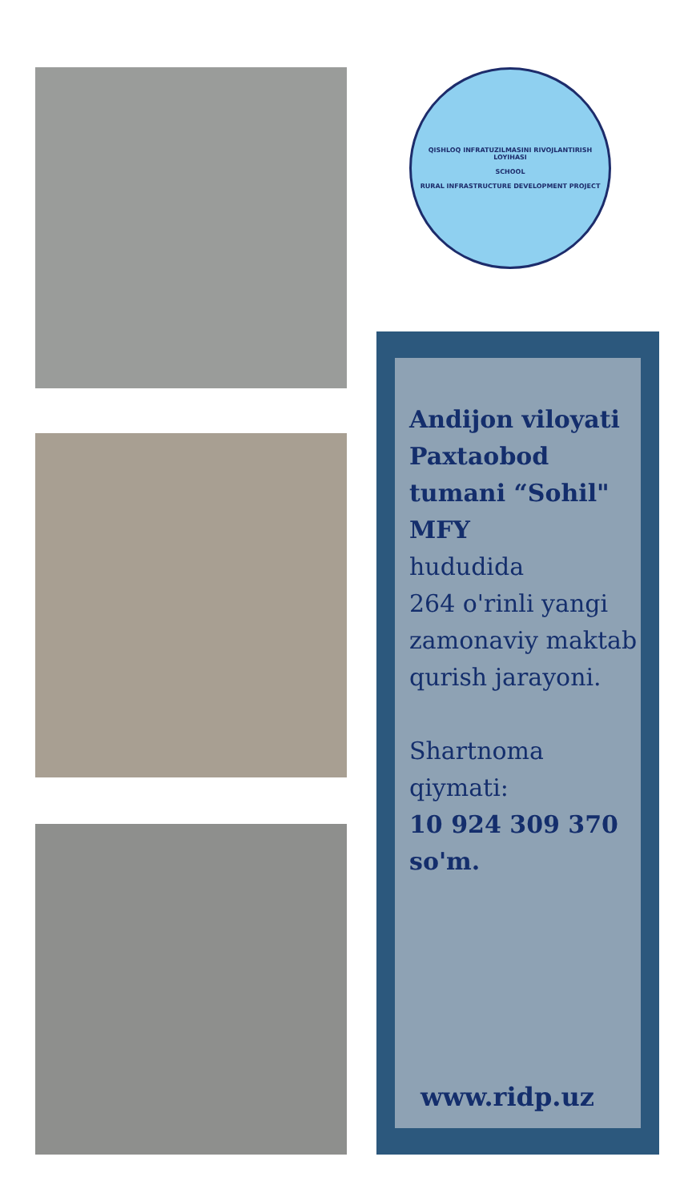QISHLOQ INFRATUZILMASINI RIVOJLANTIRISH LOYIHASI
SCHOOL
RURAL INFRASTRUCTURE DEVELOPMENT PROJECT
Andijon viloyati Paxtaobod tumani “Sohil" MFY
hududida
264 o'rinli yangi zamonaviy maktab qurish jarayoni.
Shartnoma qiymati:
10 924 309 370 so'm.
www.ridp.uz